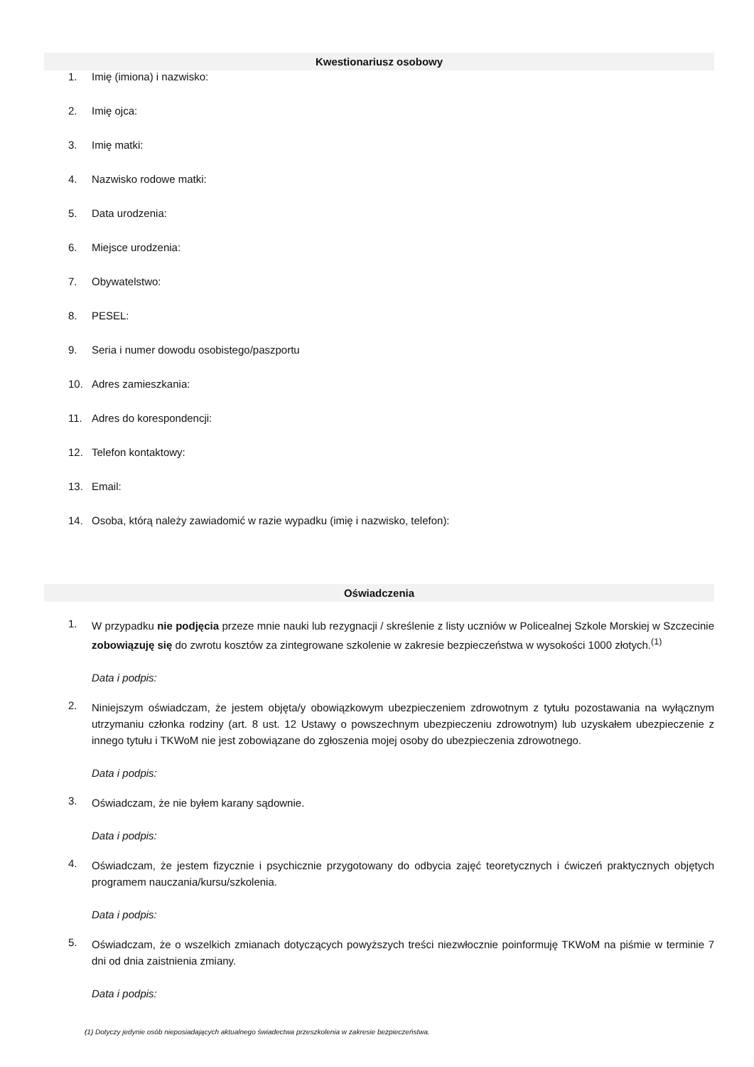Kwestionariusz osobowy
1. Imię (imiona) i nazwisko:
2. Imię ojca:
3. Imię matki:
4. Nazwisko rodowe matki:
5. Data urodzenia:
6. Miejsce urodzenia:
7. Obywatelstwo:
8. PESEL:
9. Seria i numer dowodu osobistego/paszportu
10. Adres zamieszkania:
11. Adres do korespondencji:
12. Telefon kontaktowy:
13. Email:
14. Osoba, którą należy zawiadomić w razie wypadku (imię i nazwisko, telefon):
Oświadczenia
1.
W przypadku nie podjęcia przeze mnie nauki lub rezygnacji / skreślenie z listy uczniów w Policealnej Szkole Morskiej w Szczecinie zobowiązuję się do zwrotu kosztów za zintegrowane szkolenie w zakresie bezpieczeństwa w wysokości 1000 złotych.<sup>(1)</sup>
Data i podpis:
2.
Niniejszym oświadczam, że jestem objęta/y obowiązkowym ubezpieczeniem zdrowotnym z tytułu pozostawania na wyłącznym utrzymaniu członka rodziny (art. 8 ust. 12 Ustawy o powszechnym ubezpieczeniu zdrowotnym) lub uzyskałem ubezpieczenie z innego tytułu i TKWoM nie jest zobowiązane do zgłoszenia mojej osoby do ubezpieczenia zdrowotnego.
Data i podpis:
3.
Oświadczam, że nie byłem karany sądownie.
Data i podpis:
4.
Oświadczam, że jestem fizycznie i psychicznie przygotowany do odbycia zajęć teoretycznych i ćwiczeń praktycznych objętych programem nauczania/kursu/szkolenia.
Data i podpis:
5.
Oświadczam, że o wszelkich zmianach dotyczących powyższych treści niezwłocznie poinformuję TKWoM na piśmie w terminie 7 dni od dnia zaistnienia zmiany.
Data i podpis:
(1) Dotyczy jedynie osób nieposiadających aktualnego świadectwa przeszkolenia w zakresie bezpieczeństwa.